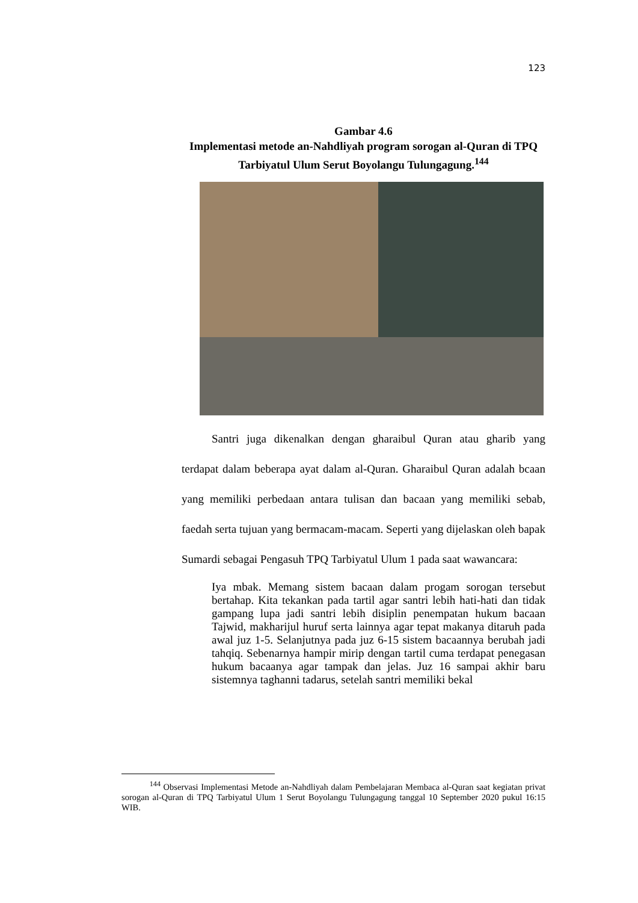123
Gambar 4.6
Implementasi metode an-Nahdliyah program sorogan al-Quran di TPQ Tarbiyatul Ulum Serut Boyolangu Tulungagung.<sup>144</sup>
Santri juga dikenalkan dengan gharaibul Quran atau gharib yang terdapat dalam beberapa ayat dalam al-Quran. Gharaibul Quran adalah bcaan yang memiliki perbedaan antara tulisan dan bacaan yang memiliki sebab, faedah serta tujuan yang bermacam-macam. Seperti yang dijelaskan oleh bapak Sumardi sebagai Pengasuh TPQ Tarbiyatul Ulum 1 pada saat wawancara:
Iya mbak. Memang sistem bacaan dalam progam sorogan tersebut bertahap. Kita tekankan pada tartil agar santri lebih hati-hati dan tidak gampang lupa jadi santri lebih disiplin penempatan hukum bacaan Tajwid, makharijul huruf serta lainnya agar tepat makanya ditaruh pada awal juz 1-5. Selanjutnya pada juz 6-15 sistem bacaannya berubah jadi tahqiq. Sebenarnya hampir mirip dengan tartil cuma terdapat penegasan hukum bacaanya agar tampak dan jelas. Juz 16 sampai akhir baru sistemnya taghanni tadarus, setelah santri memiliki bekal
<sup>144</sup> Observasi Implementasi Metode an-Nahdliyah dalam Pembelajaran Membaca al-Quran saat kegiatan privat sorogan al-Quran di TPQ Tarbiyatul Ulum 1 Serut Boyolangu Tulungagung tanggal 10 September 2020 pukul 16:15 WIB.